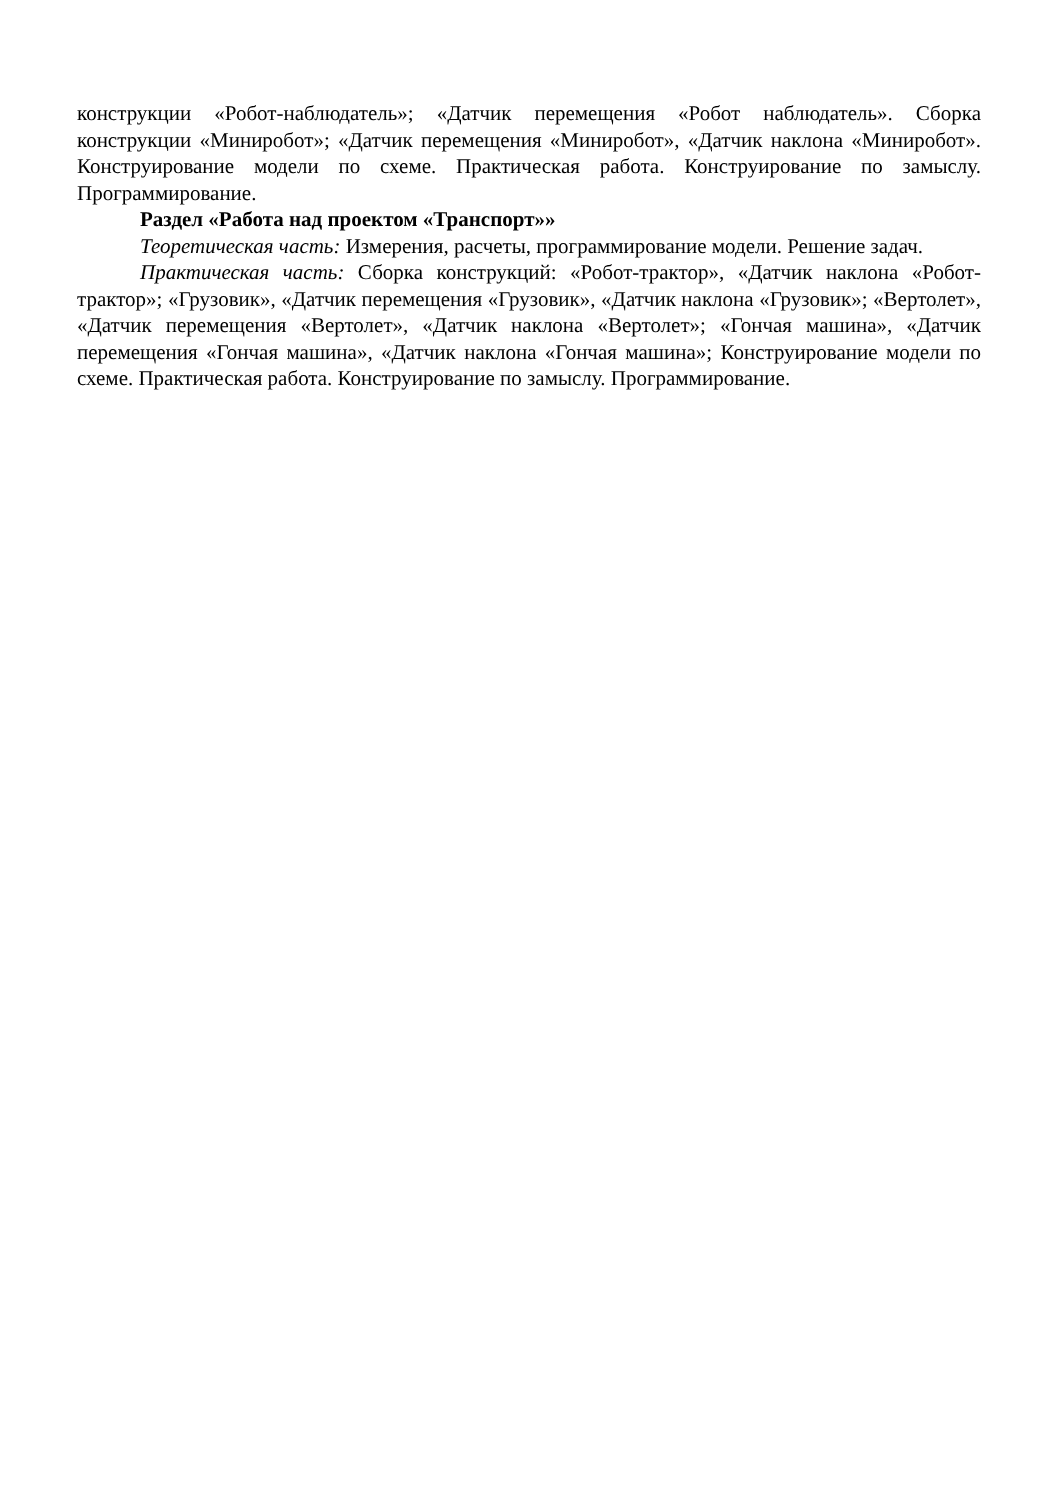конструкции «Робот-наблюдатель»; «Датчик перемещения «Робот наблюдатель». Сборка конструкции «Миниробот»; «Датчик перемещения «Миниробот», «Датчик наклона «Миниробот». Конструирование модели по схеме. Практическая работа. Конструирование по замыслу. Программирование.
Раздел «Работа над проектом «Транспорт»»
Теоретическая часть: Измерения, расчеты, программирование модели. Решение задач.
Практическая часть: Сборка конструкций: «Робот-трактор», «Датчик наклона «Робот-трактор»; «Грузовик», «Датчик перемещения «Грузовик», «Датчик наклона «Грузовик»; «Вертолет», «Датчик перемещения «Вертолет», «Датчик наклона «Вертолет»; «Гончая машина», «Датчик перемещения «Гончая машина», «Датчик наклона «Гончая машина»; Конструирование модели по схеме. Практическая работа. Конструирование по замыслу. Программирование.